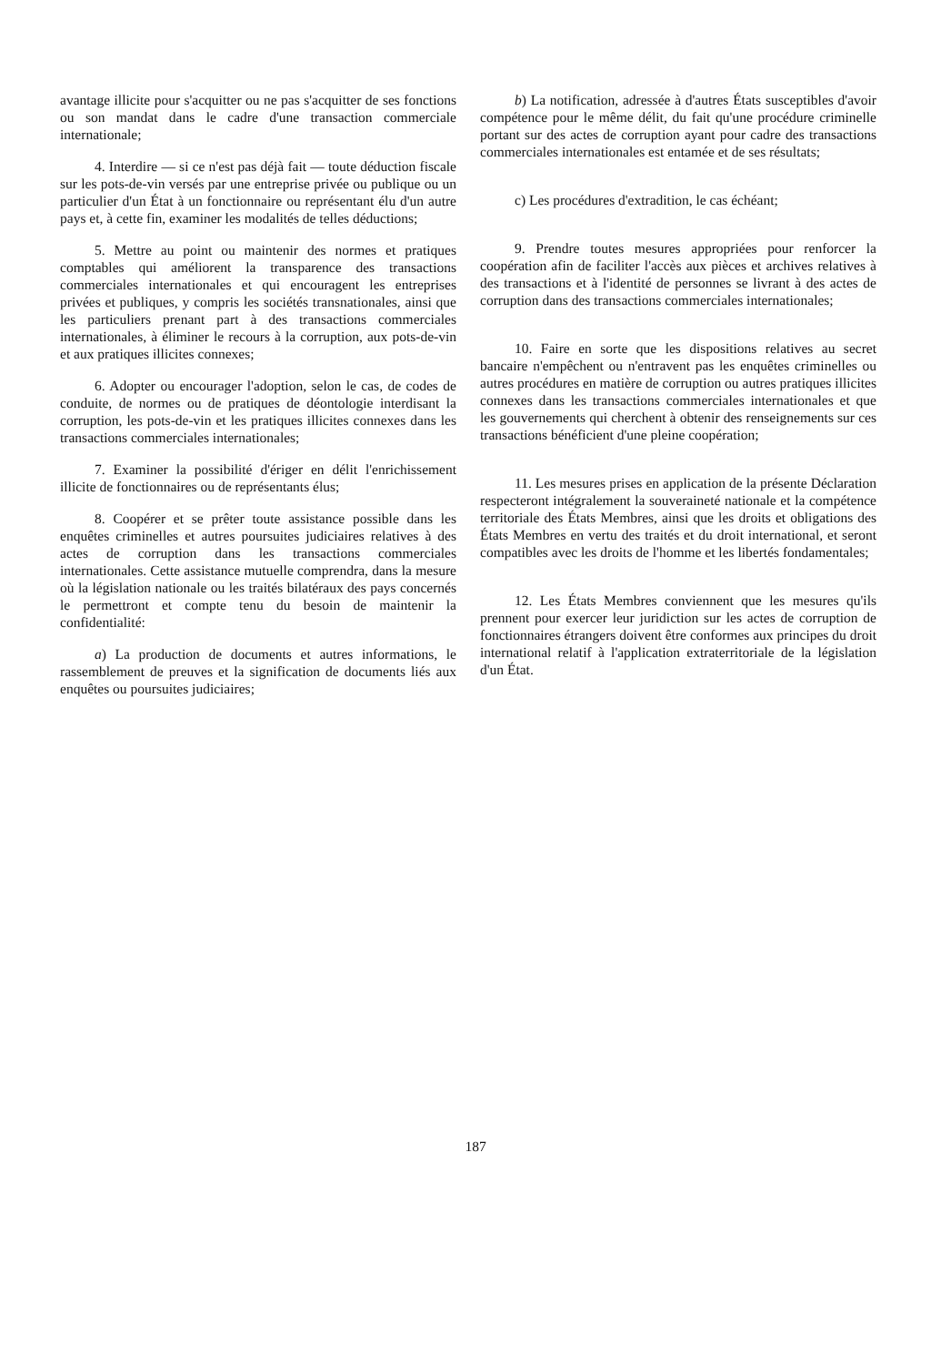avantage illicite pour s'acquitter ou ne pas s'acquitter de ses fonctions ou son mandat dans le cadre d'une transaction commerciale internationale;
4. Interdire — si ce n'est pas déjà fait — toute déduction fiscale sur les pots-de-vin versés par une entreprise privée ou publique ou un particulier d'un État à un fonctionnaire ou représentant élu d'un autre pays et, à cette fin, examiner les modalités de telles déductions;
5. Mettre au point ou maintenir des normes et pratiques comptables qui améliorent la transparence des transactions commerciales internationales et qui encouragent les entreprises privées et publiques, y compris les sociétés transnationales, ainsi que les particuliers prenant part à des transactions commerciales internationales, à éliminer le recours à la corruption, aux pots-de-vin et aux pratiques illicites connexes;
6. Adopter ou encourager l'adoption, selon le cas, de codes de conduite, de normes ou de pratiques de déontologie interdisant la corruption, les pots-de-vin et les pratiques illicites connexes dans les transactions commerciales internationales;
7. Examiner la possibilité d'ériger en délit l'enrichissement illicite de fonctionnaires ou de représentants élus;
8. Coopérer et se prêter toute assistance possible dans les enquêtes criminelles et autres poursuites judiciaires relatives à des actes de corruption dans les transactions commerciales internationales. Cette assistance mutuelle comprendra, dans la mesure où la législation nationale ou les traités bilatéraux des pays concernés le permettront et compte tenu du besoin de maintenir la confidentialité:
a) La production de documents et autres informations, le rassemblement de preuves et la signification de documents liés aux enquêtes ou poursuites judiciaires;
b) La notification, adressée à d'autres États susceptibles d'avoir compétence pour le même délit, du fait qu'une procédure criminelle portant sur des actes de corruption ayant pour cadre des transactions commerciales internationales est entamée et de ses résultats;
c) Les procédures d'extradition, le cas échéant;
9. Prendre toutes mesures appropriées pour renforcer la coopération afin de faciliter l'accès aux pièces et archives relatives à des transactions et à l'identité de personnes se livrant à des actes de corruption dans des transactions commerciales internationales;
10. Faire en sorte que les dispositions relatives au secret bancaire n'empêchent ou n'entravent pas les enquêtes criminelles ou autres procédures en matière de corruption ou autres pratiques illicites connexes dans les transactions commerciales internationales et que les gouvernements qui cherchent à obtenir des renseignements sur ces transactions bénéficient d'une pleine coopération;
11. Les mesures prises en application de la présente Déclaration respecteront intégralement la souveraineté nationale et la compétence territoriale des États Membres, ainsi que les droits et obligations des États Membres en vertu des traités et du droit international, et seront compatibles avec les droits de l'homme et les libertés fondamentales;
12. Les États Membres conviennent que les mesures qu'ils prennent pour exercer leur juridiction sur les actes de corruption de fonctionnaires étrangers doivent être conformes aux principes du droit international relatif à l'application extraterritoriale de la législation d'un État.
187